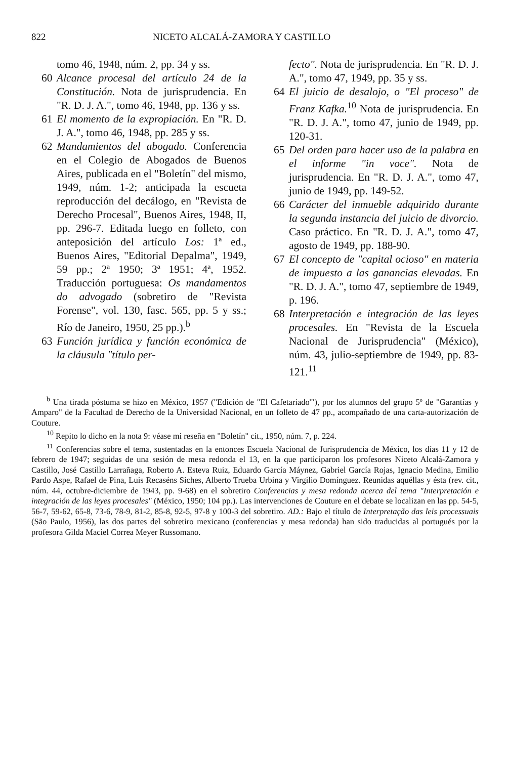822 NICETO ALCALÁ-ZAMORA Y CASTILLO
tomo 46, 1948, núm. 2, pp. 34 y ss.
60 Alcance procesal del artículo 24 de la Constitución. Nota de jurisprudencia. En "R. D. J. A.", tomo 46, 1948, pp. 136 y ss.
61 El momento de la expropiación. En "R. D. J. A.", tomo 46, 1948, pp. 285 y ss.
62 Mandamientos del abogado. Conferencia en el Colegio de Abogados de Buenos Aires, publicada en el "Boletín" del mismo, 1949, núm. 1-2; anticipada la escueta reproducción del decálogo, en "Revista de Derecho Procesal", Buenos Aires, 1948, II, pp. 296-7. Editada luego en folleto, con anteposición del artículo Los: 1ª ed., Buenos Aires, "Editorial Depalma", 1949, 59 pp.; 2ª 1950; 3ª 1951; 4ª, 1952. Traducción portuguesa: Os mandamentos do advogado (sobretiro de "Revista Forense", vol. 130, fasc. 565, pp. 5 y ss.; Río de Janeiro, 1950, 25 pp.).<sup>b</sup>
63 Función jurídica y función económica de la cláusula "título per-
fecto". Nota de jurisprudencia. En "R. D. J. A.", tomo 47, 1949, pp. 35 y ss.
64 El juicio de desalojo, o "El proceso" de Franz Kafka.<sup>10</sup> Nota de jurisprudencia. En "R. D. J. A.", tomo 47, junio de 1949, pp. 120-31.
65 Del orden para hacer uso de la palabra en el informe "in voce". Nota de jurisprudencia. En "R. D. J. A.", tomo 47, junio de 1949, pp. 149-52.
66 Carácter del inmueble adquirido durante la segunda instancia del juicio de divorcio. Caso práctico. En "R. D. J. A.", tomo 47, agosto de 1949, pp. 188-90.
67 El concepto de "capital ocioso" en materia de impuesto a las ganancias elevadas. En "R. D. J. A.", tomo 47, septiembre de 1949, p. 196.
68 Interpretación e integración de las leyes procesales. En "Revista de la Escuela Nacional de Jurisprudencia" (México), núm. 43, julio-septiembre de 1949, pp. 83-121.<sup>11</sup>
<sup>b</sup> Una tirada póstuma se hizo en México, 1957 ("Edición de "El Cafetariado'"), por los alumnos del grupo 5º de "Garantías y Amparo" de la Facultad de Derecho de la Universidad Nacional, en un folleto de 47 pp., acompañado de una carta-autorización de Couture.
<sup>10</sup> Repito lo dicho en la nota 9: véase mi reseña en "Boletín" cit., 1950, núm. 7, p. 224.
<sup>11</sup> Conferencias sobre el tema, sustentadas en la entonces Escuela Nacional de Jurisprudencia de México, los días 11 y 12 de febrero de 1947; seguidas de una sesión de mesa redonda el 13, en la que participaron los profesores Niceto Alcalá-Zamora y Castillo, José Castillo Larrañaga, Roberto A. Esteva Ruiz, Eduardo García Máynez, Gabriel García Rojas, Ignacio Medina, Emilio Pardo Aspe, Rafael de Pina, Luis Recaséns Siches, Alberto Trueba Urbina y Virgilio Domínguez. Reunidas aquéllas y ésta (rev. cit., núm. 44, octubre-diciembre de 1943, pp. 9-68) en el sobretiro Conferencias y mesa redonda acerca del tema "Interpretación e integración de las leyes procesales" (México, 1950; 104 pp.). Las intervenciones de Couture en el debate se localizan en las pp. 54-5, 56-7, 59-62, 65-8, 73-6, 78-9, 81-2, 85-8, 92-5, 97-8 y 100-3 del sobretiro. AD.: Bajo el título de Interpretação das leis processuais (São Paulo, 1956), las dos partes del sobretiro mexicano (conferencias y mesa redonda) han sido traducidas al portugués por la profesora Gilda Maciel Correa Meyer Russomano.